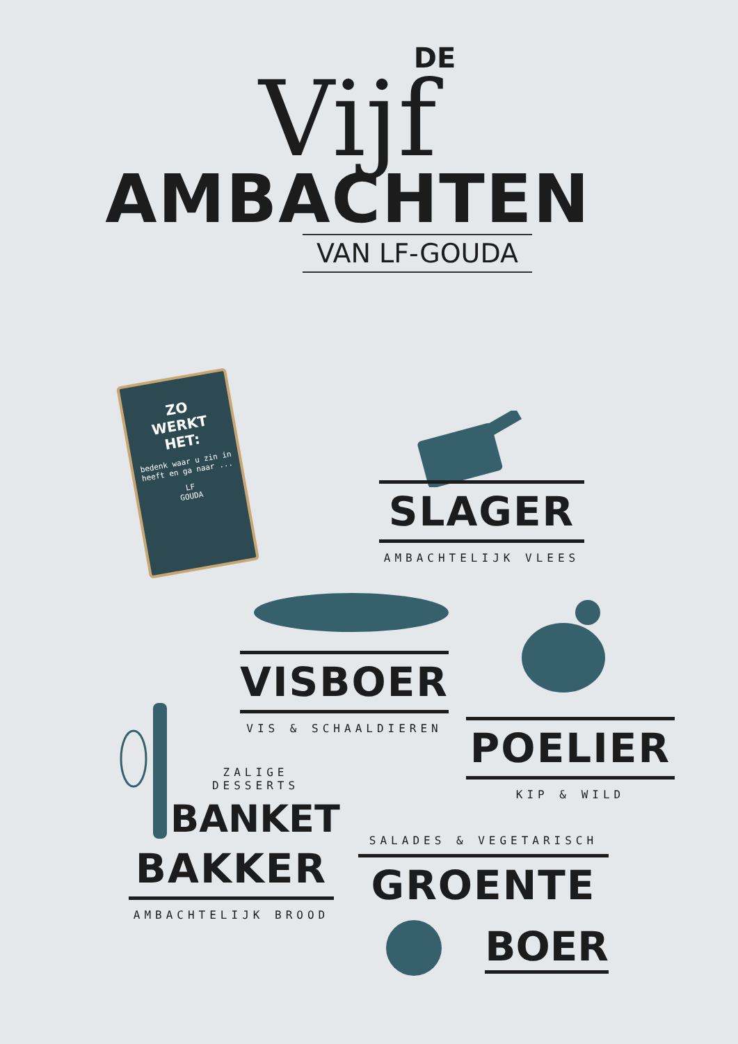DE
Vijf
AMBACHTEN
VAN LF-GOUDA
ZO
WERKT
HET:
bedenk waar u zin in heeft en ga naar ...
LF
GOUDA
SLAGER
AMBACHTELIJK VLEES
VISBOER
VIS & SCHAALDIEREN
POELIER
KIP & WILD
ZALIGE DESSERTS
BANKET
BAKKER
AMBACHTELIJK BROOD
SALADES & VEGETARISCH
GROENTE
BOER